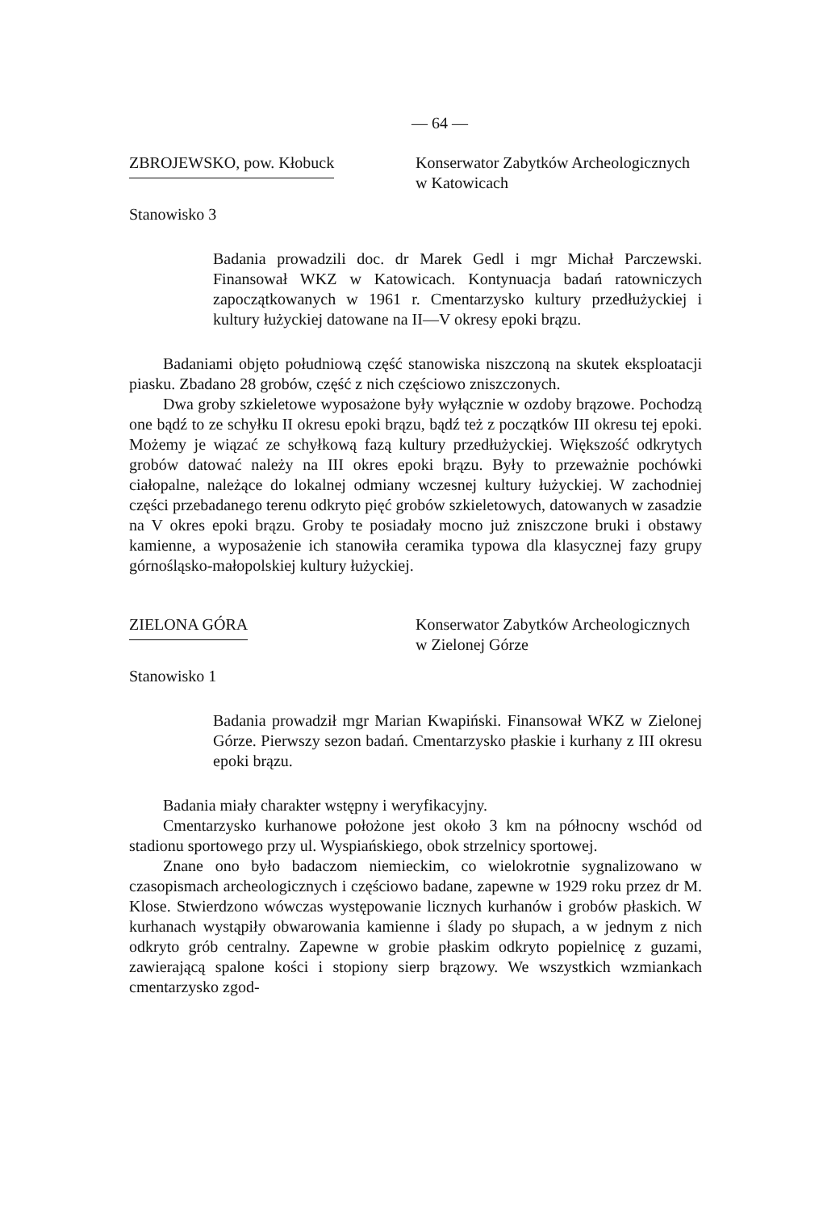— 64 —
ZBROJEWSKO, pow. Kłobuck Konserwator Zabytków Archeologicznych w Katowicach
Stanowisko 3
Badania prowadzili doc. dr Marek Gedl i mgr Michał Parczewski. Finansował WKZ w Katowicach. Kontynuacja badań ratowniczych zapoczątkowanych w 1961 r. Cmentarzysko kultury przedłużyckiej i kultury łużyckiej datowane na II—V okresy epoki brązu.
Badaniami objęto południową część stanowiska niszczoną na skutek eksploatacji piasku. Zbadano 28 grobów, część z nich częściowo zniszczonych.
Dwa groby szkieletowe wyposażone były wyłącznie w ozdoby brązowe. Pochodzą one bądź to ze schyłku II okresu epoki brązu, bądź też z początków III okresu tej epoki. Możemy je wiązać ze schyłkową fazą kultury przedłużyckiej. Większość odkrytych grobów datować należy na III okres epoki brązu. Były to przeważnie pochówki ciałopalne, należące do lokalnej odmiany wczesnej kultury łużyckiej. W zachodniej części przebadanego terenu odkryto pięć grobów szkieletowych, datowanych w zasadzie na V okres epoki brązu. Groby te posiadały mocno już zniszczone bruki i obstawy kamienne, a wyposażenie ich stanowiła ceramika typowa dla klasycznej fazy grupy górnośląsko-małopolskiej kultury łużyckiej.
ZIELONA GÓRA Konserwator Zabytków Archeologicznych w Zielonej Górze
Stanowisko 1
Badania prowadził mgr Marian Kwapiński. Finansował WKZ w Zielonej Górze. Pierwszy sezon badań. Cmentarzysko płaskie i kurhany z III okresu epoki brązu.
Badania miały charakter wstępny i weryfikacyjny.
Cmentarzysko kurhanowe położone jest około 3 km na północny wschód od stadionu sportowego przy ul. Wyspiańskiego, obok strzelnicy sportowej.
Znane ono było badaczom niemieckim, co wielokrotnie sygnalizowano w czasopismach archeologicznych i częściowo badane, zapewne w 1929 roku przez dr M. Klose. Stwierdzono wówczas występowanie licznych kurhanów i grobów płaskich. W kurhanach wystąpiły obwarowania kamienne i ślady po słupach, a w jednym z nich odkryto grób centralny. Zapewne w grobie płaskim odkryto popielnicę z guzami, zawierającą spalone kości i stopiony sierp brązowy. We wszystkich wzmiankach cmentarzysko zgod-